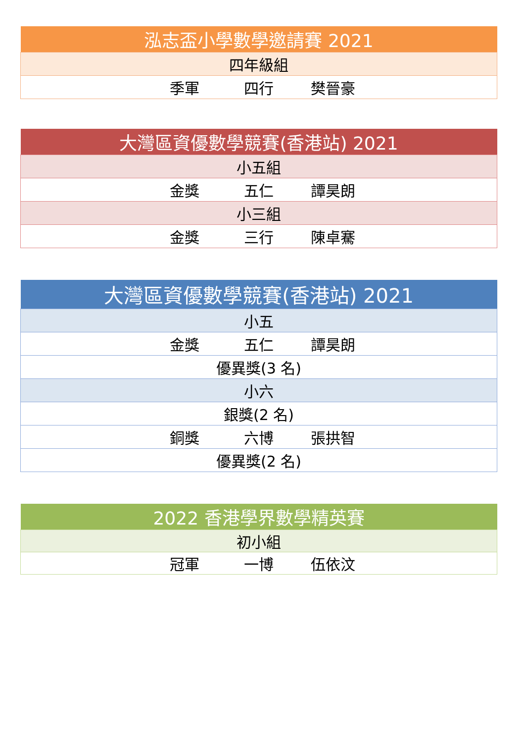| 泓志盃小學數學邀請賽 2021 |
| --- |
| 四年級組 |
| 季軍 四行 樊晉豪 |
| 大灣區資優數學競賽(香港站) 2021 |
| --- |
| 小五組 |
| 金獎 五仁 譚昊朗 |
| 小三組 |
| 金獎 三行 陳卓騫 |
| 大灣區資優數學競賽(香港站) 2021 |
| --- |
| 小五 |
| 金獎 五仁 譚昊朗 |
| 優異獎(3 名) |
| 小六 |
| 銀獎(2 名) |
| 銅獎 六博 張拱智 |
| 優異獎(2 名) |
| 2022 香港學界數學精英賽 |
| --- |
| 初小組 |
| 冠軍 一博 伍依汶 |